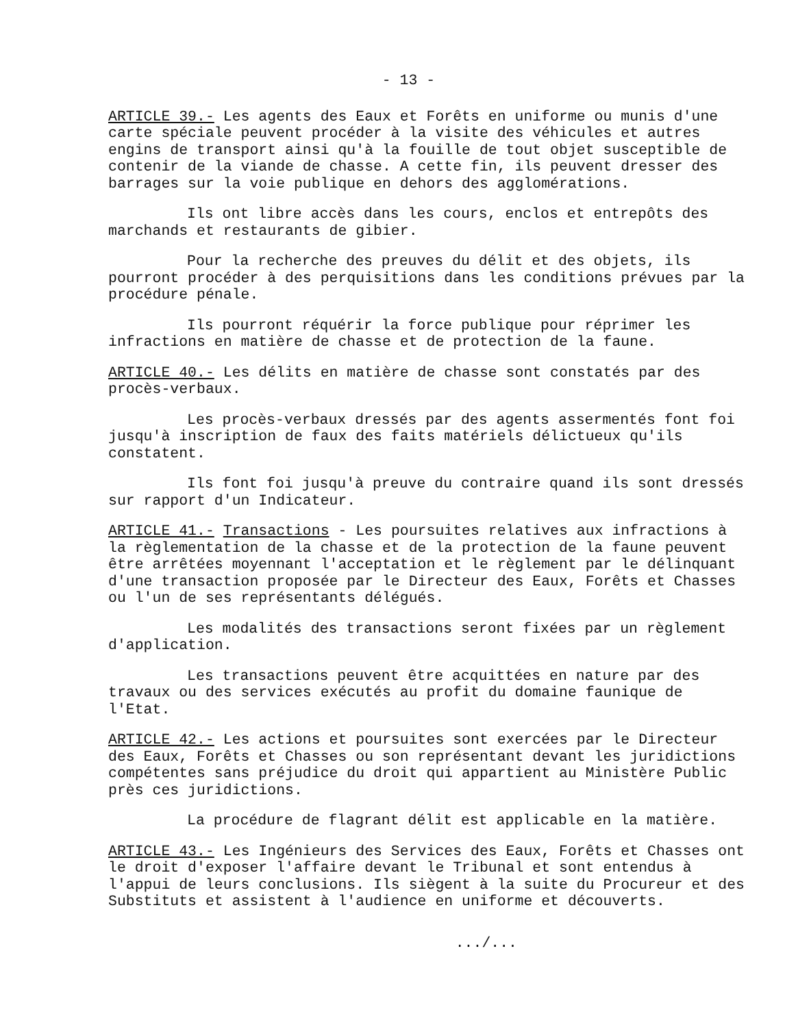- 13 -
ARTICLE 39.- Les agents des Eaux et Forêts en uniforme ou munis d'une carte spéciale peuvent procéder à la visite des véhicules et autres engins de transport ainsi qu'à la fouille de tout objet susceptible de contenir de la viande de chasse. A cette fin, ils peuvent dresser des barrages sur la voie publique en dehors des agglomérations.
Ils ont libre accès dans les cours, enclos et entrepôts des marchands et restaurants de gibier.
Pour la recherche des preuves du délit et des objets, ils pourront procéder à des perquisitions dans les conditions prévues par la procédure pénale.
Ils pourront réquérir la force publique pour réprimer les infractions en matière de chasse et de protection de la faune.
ARTICLE 40.- Les délits en matière de chasse sont constatés par des procès-verbaux.
Les procès-verbaux dressés par des agents assermentés font foi jusqu'à inscription de faux des faits matériels délictueux qu'ils constatent.
Ils font foi jusqu'à preuve du contraire quand ils sont dressés sur rapport d'un Indicateur.
ARTICLE 41.- Transactions - Les poursuites relatives aux infractions à la règlementation de la chasse et de la protection de la faune peuvent être arrêtées moyennant l'acceptation et le règlement par le délinquant d'une transaction proposée par le Directeur des Eaux, Forêts et Chasses ou l'un de ses représentants délégués.
Les modalités des transactions seront fixées par un règlement d'application.
Les transactions peuvent être acquittées en nature par des travaux ou des services exécutés au profit du domaine faunique de l'Etat.
ARTICLE 42.- Les actions et poursuites sont exercées par le Directeur des Eaux, Forêts et Chasses ou son représentant devant les juridictions compétentes sans préjudice du droit qui appartient au Ministère Public près ces juridictions.
La procédure de flagrant délit est applicable en la matière.
ARTICLE 43.- Les Ingénieurs des Services des Eaux, Forêts et Chasses ont le droit d'exposer l'affaire devant le Tribunal et sont entendus à l'appui de leurs conclusions. Ils siègent à la suite du Procureur et des Substituts et assistent à l'audience en uniforme et découverts.
.../...